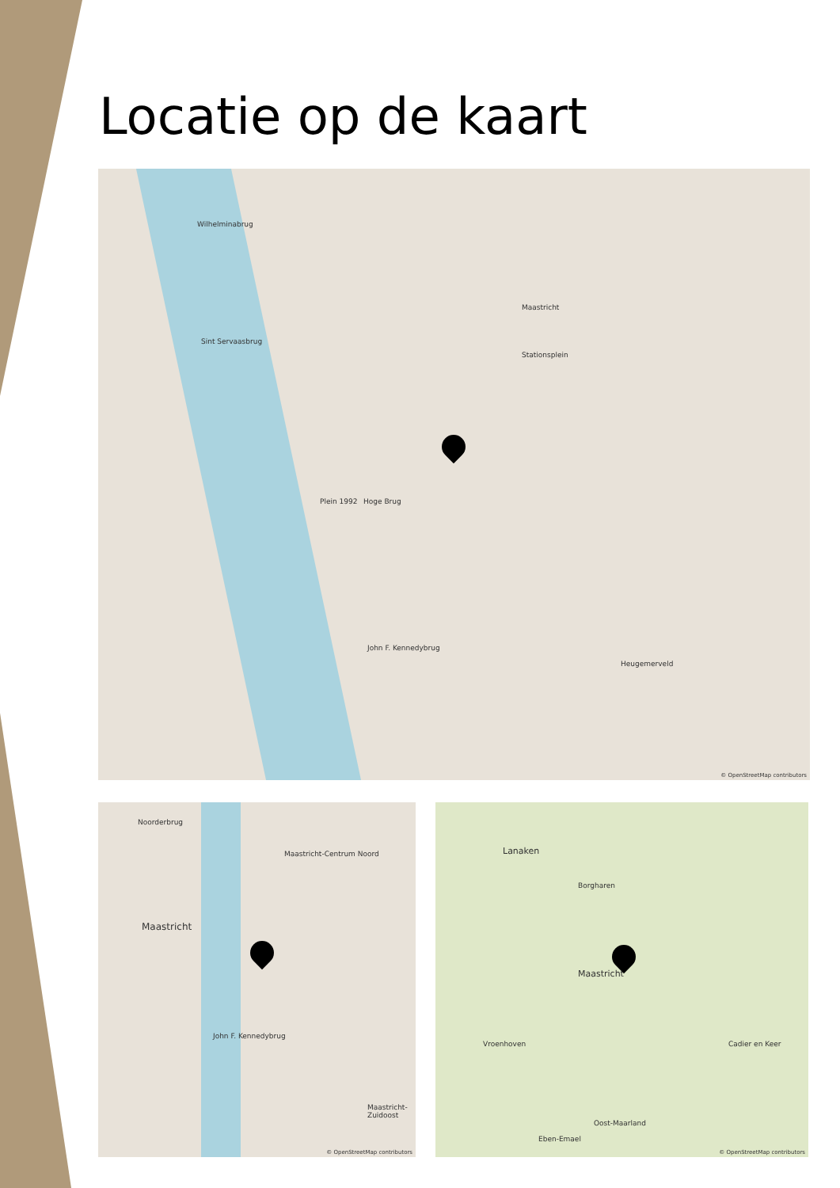Locatie op de kaart
Wilhelminabrug
Sint Servaasbrug
Hoge Brug
Maastricht
Stationsplein
John F. Kennedybrug
Plein 1992
Heugemerveld
© OpenStreetMap contributors
Maastricht
Noorderbrug
Maastricht-Centrum Noord
John F. Kennedybrug
Maastricht-Zuidoost
© OpenStreetMap contributors
Lanaken
Maastricht
Borgharen
Vroenhoven
Oost-Maarland
Cadier en Keer
Eben-Emael
© OpenStreetMap contributors